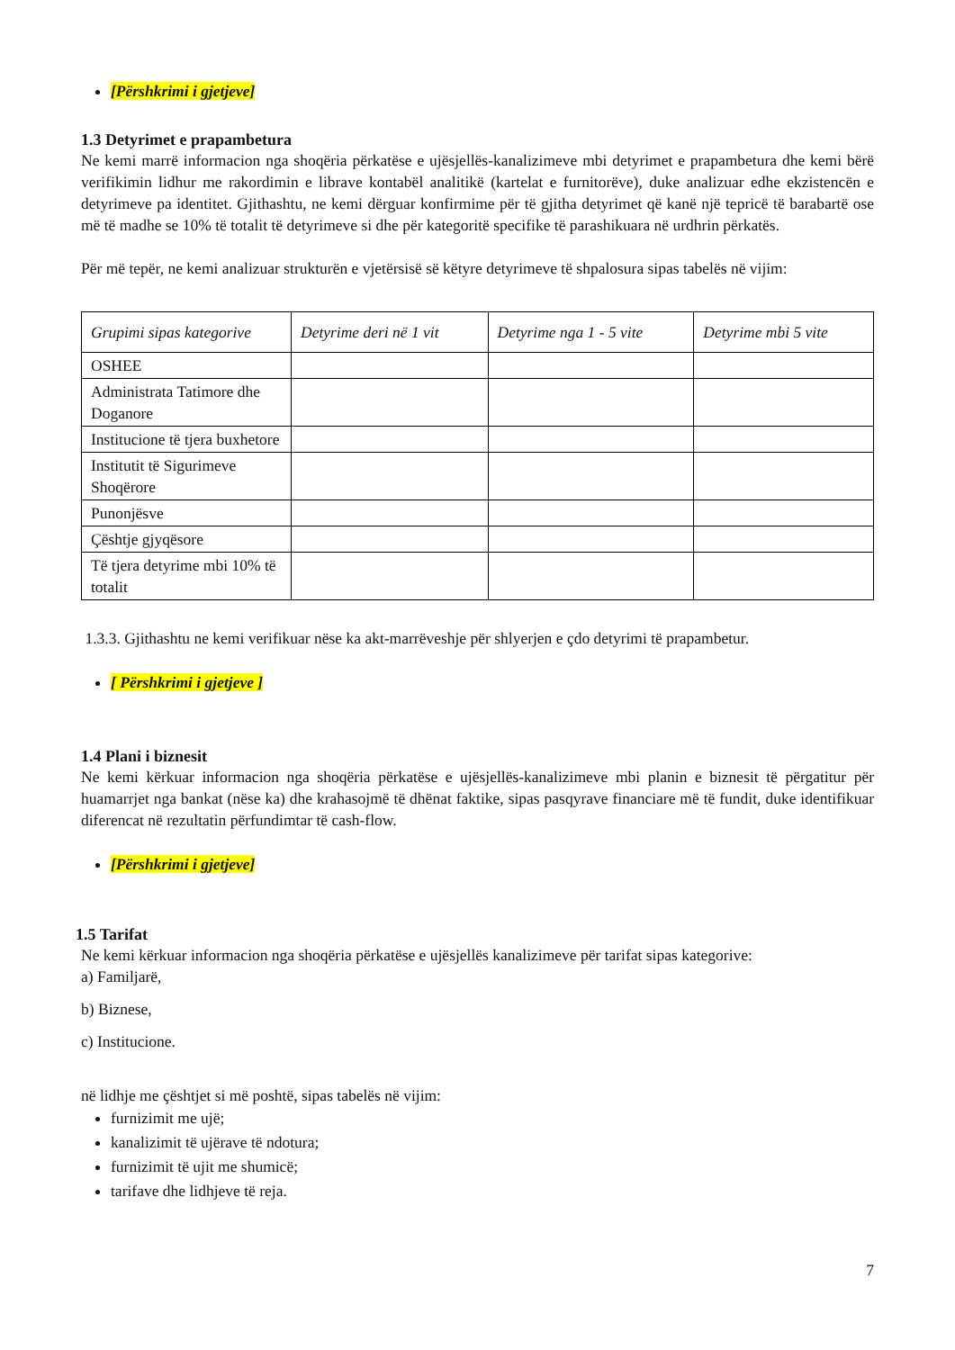[Përshkrimi i gjetjeve]
1.3 Detyrimet e prapambetura
Ne kemi marrë informacion nga shoqëria përkatëse e ujësjellës-kanalizimeve mbi detyrimet e prapambetura dhe kemi bërë verifikimin lidhur me rakordimin e librave kontabël analitikë (kartelat e furnitorëve), duke analizuar edhe ekzistencën e detyrimeve pa identitet. Gjithashtu, ne kemi dërguar konfirmime për të gjitha detyrimet që kanë një tepricë të barabartë ose më të madhe se 10% të totalit të detyrimeve si dhe për kategoritë specifike të parashikuara në urdhrin përkatës.
Për më tepër, ne kemi analizuar strukturën e vjetërsisë së këtyre detyrimeve të shpalosura sipas tabelës në vijim:
| Grupimi sipas kategorive | Detyrime deri në 1 vit | Detyrime nga 1 - 5 vite | Detyrime mbi 5 vite |
| --- | --- | --- | --- |
| OSHEE | | | |
| Administrata Tatimore dhe Doganore | | | |
| Institucione të tjera buxhetore | | | |
| Institutit të Sigurimeve Shoqërore | | | |
| Punonjësve | | | |
| Çështje gjyqësore | | | |
| Të tjera detyrime mbi 10% të totalit | | | |
1.3.3. Gjithashtu ne kemi verifikuar nëse ka akt-marrëveshje për shlyerjen e çdo detyrimi të prapambetur.
[ Përshkrimi i gjetjeve ]
1.4 Plani i biznesit
Ne kemi kërkuar informacion nga shoqëria përkatëse e ujësjellës-kanalizimeve mbi planin e biznesit të përgatitur për huamarrjet nga bankat (nëse ka) dhe krahasojmë të dhënat faktike, sipas pasqyrave financiare më të fundit, duke identifikuar diferencat në rezultatin përfundimtar të cash-flow.
[Përshkrimi i gjetjeve]
1.5 Tarifat
Ne kemi kërkuar informacion nga shoqëria përkatëse e ujësjellës kanalizimeve për tarifat sipas kategorive:
a) Familjarë,
b) Biznese,
c) Institucione.
në lidhje me çështjet si më poshtë, sipas tabelës në vijim:
furnizimit me ujë;
kanalizimit të ujërave të ndotura;
furnizimit të ujit me shumicë;
tarifave dhe lidhjeve të reja.
7